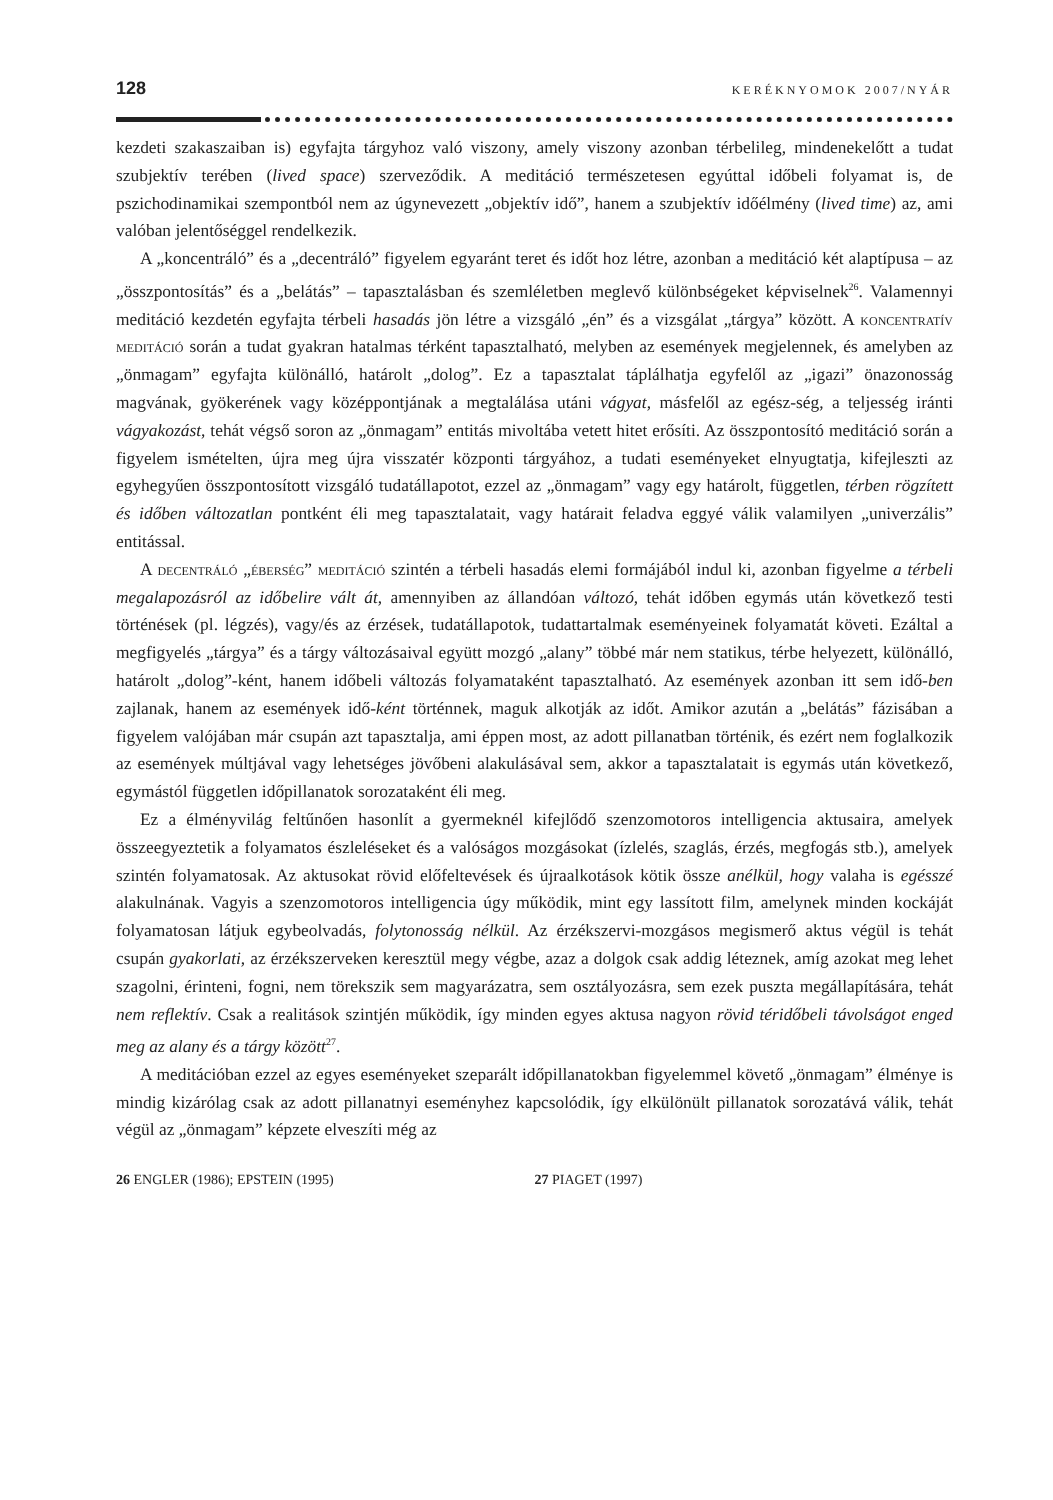128 KERÉKNYOMOK 2007/NYÁR
kezdeti szakaszaiban is) egyfajta tárgyhoz való viszony, amely viszony azonban térbelileg, mindenekelőtt a tudat szubjektív terében (lived space) szerveződik. A meditáció természetesen egyúttal időbeli folyamat is, de pszichodinamikai szempontból nem az úgynevezett „objektív idő”, hanem a szubjektív időélmény (lived time) az, ami valóban jelentőséggel rendelkezik.
A „koncentráló” és a „decentráló” figyelem egyaránt teret és időt hoz létre, azonban a meditáció két alaptípusa – az „összpontosítás” és a „belátás” – tapasztalásban és szemléletben meglevő különbségeket képviselnek<sup>26</sup>. Valamennyi meditáció kezdetén egyfajta térbeli hasadás jön létre a vizsgáló „én” és a vizsgálat „tárgya” között. A koncentratív meditáció során a tudat gyakran hatalmas térként tapasztalható, melyben az események megjelennek, és amelyben az „önmagam” egyfajta különálló, határolt „dolog”. Ez a tapasztalat táplálhatja egyfelől az „igazi” önazonosság magvának, gyökerének vagy középpontjának a megtalálása utáni vágyat, másfelől az egész-ség, a teljesség iránti vágyakozást, tehát végső soron az „önmagam” entitás mivoltába vetett hitet erősíti. Az összpontosító meditáció során a figyelem ismételten, újra meg újra visszatér központi tárgyához, a tudati eseményeket elnyugtatja, kifejleszti az egyhegyűen összpontosított vizsgáló tudatállapotot, ezzel az „önmagam” vagy egy határolt, független, térben rögzített és időben változatlan pontként éli meg tapasztalatait, vagy határait feladva eggyé válik valamilyen „univerzális” entitással.
A decentráló „éberség” meditáció szintén a térbeli hasadás elemi formájából indul ki, azonban figyelme a térbeli megalapozásról az időbelire vált át, amennyiben az állandóan változó, tehát időben egymás után következő testi történések (pl. légzés), vagy/és az érzések, tudatállapotok, tudattartalmak eseményeinek folyamatát követi. Ezáltal a megfigyelés „tárgya” és a tárgy változásaival együtt mozgó „alany” többé már nem statikus, térbe helyezett, különálló, határolt „dolog”-ként, hanem időbeli változás folyamataként tapasztalható. Az események azonban itt sem idő-ben zajlanak, hanem az események idő-ként történnek, maguk alkotják az időt. Amikor azután a „belátás” fázisában a figyelem valójában már csupán azt tapasztalja, ami éppen most, az adott pillanatban történik, és ezért nem foglalkozik az események múltjával vagy lehetséges jövőbeni alakulásával sem, akkor a tapasztalatait is egymás után következő, egymástól független időpillanatok sorozataként éli meg.
Ez a élményvilág feltűnően hasonlít a gyermeknél kifejlődő szenzomotoros intelligencia aktusaira, amelyek összeegyeztetik a folyamatos észleléseket és a valóságos mozgásokat (ízlelés, szaglás, érzés, megfogás stb.), amelyek szintén folyamatosak. Az aktusokat rövid előfeltevések és újraalkotások kötik össze anélkül, hogy valaha is egésszé alakulnának. Vagyis a szenzomotoros intelligencia úgy működik, mint egy lassított film, amelynek minden kockáját folyamatosan látjuk egybeolvadás, folytonosság nélkül. Az érzékszervi-mozgásos megismerő aktus végül is tehát csupán gyakorlati, az érzékszerveken keresztül megy végbe, azaz a dolgok csak addig léteznek, amíg azokat meg lehet szagolni, érinteni, fogni, nem törekszik sem magyarázatra, sem osztályozásra, sem ezek puszta megállapítására, tehát nem reflektív. Csak a realitások szintjén működik, így minden egyes aktusa nagyon rövid téridőbeli távolságot enged meg az alany és a tárgy között<sup>27</sup>.
A meditációban ezzel az egyes eseményeket szeparált időpillanatokban figyelemmel követő „önmagam” élménye is mindig kizárólag csak az adott pillanatnyi eseményhez kapcsolódik, így elkülönült pillanatok sorozatává válik, tehát végül az „önmagam” képzete elveszíti még az
26 ENGLER (1986); EPSTEIN (1995) 27 PIAGET (1997)